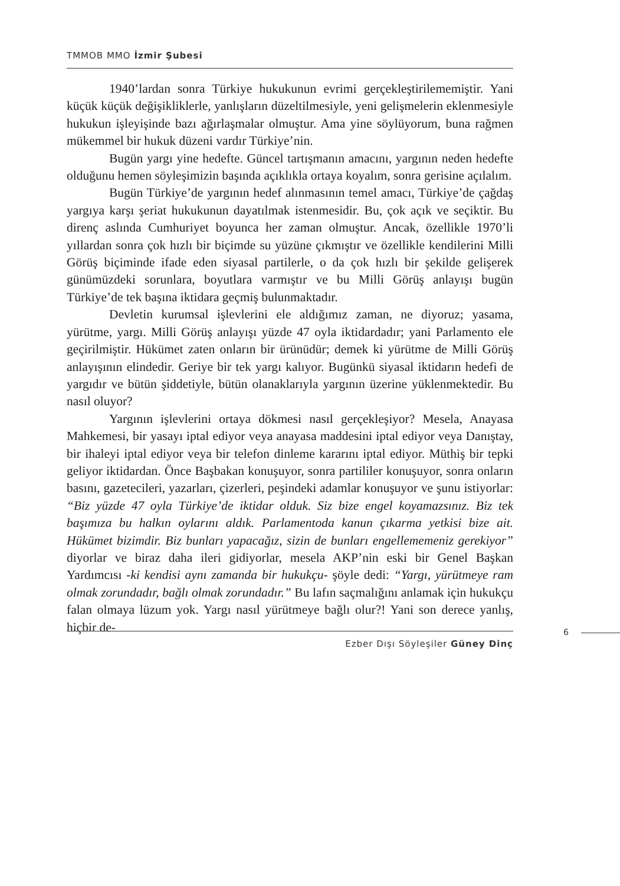TMMOB MMO İzmir Şubesi
1940’lardan sonra Türkiye hukukunun evrimi gerçekleştirilememiştir. Yani küçük küçük değişikliklerle, yanlışların düzeltilmesiyle, yeni gelişmelerin eklenmesiyle hukukun işleyişinde bazı ağırlaşmalar olmuştur. Ama yine söylüyorum, buna rağmen mükemmel bir hukuk düzeni vardır Türkiye’nin.
Bugün yargı yine hedefte. Güncel tartışmanın amacını, yargının neden hedefte olduğunu hemen söyleşimizin başında açıklıkla ortaya koyalım, sonra gerisine açılalım.
Bugün Türkiye’de yargının hedef alınmasının temel amacı, Türkiye’de çağdaş yargıya karşı şeriat hukukunun dayatılmak istenmesidir. Bu, çok açık ve seçiktir. Bu direnç aslında Cumhuriyet boyunca her zaman olmuştur. Ancak, özellikle 1970’li yıllardan sonra çok hızlı bir biçimde su yüzüne çıkmıştır ve özellikle kendilerini Milli Görüş biçiminde ifade eden siyasal partilerle, o da çok hızlı bir şekilde gelişerek günümüzdeki sorunlara, boyutlara varmıştır ve bu Milli Görüş anlayışı bugün Türkiye’de tek başına iktidara geçmiş bulunmaktadır.
Devletin kurumsal işlevlerini ele aldığımız zaman, ne diyoruz; yasama, yürütme, yargı. Milli Görüş anlayışı yüzde 47 oyla iktidardadır; yani Parlamento ele geçirilmiştir. Hükümet zaten onların bir ürünüdür; demek ki yürütme de Milli Görüş anlayışının elindedir. Geriye bir tek yargı kalıyor. Bugünkü siyasal iktidarın hedefi de yargıdır ve bütün şiddetiyle, bütün olanaklarıyla yargının üzerine yüklenmektedir. Bu nasıl oluyor?
Yargının işlevlerini ortaya dökmesi nasıl gerçekleşiyor? Mesela, Anayasa Mahkemesi, bir yasayı iptal ediyor veya anayasa maddesini iptal ediyor veya Danıştay, bir ihaleyi iptal ediyor veya bir telefon dinleme kararını iptal ediyor. Müthiş bir tepki geliyor iktidardan. Önce Başbakan konuşuyor, sonra partililer konuşuyor, sonra onların basını, gazetecileri, yazarları, çizerleri, peşindeki adamlar konuşuyor ve şunu istiyorlar: “Biz yüzde 47 oyla Türkiye’de iktidar olduk. Siz bize engel koyamazsınız. Biz tek başımıza bu halkın oylarını aldık. Parlamentoda kanun çıkarma yetkisi bize ait. Hükümet bizimdir. Biz bunları yapacağız, sizin de bunları engellememeniz gerekiyor” diyorlar ve biraz daha ileri gidiyorlar, mesela AKP’nin eski bir Genel Başkan Yardımcısı -ki kendisi aynı zamanda bir hukukçu- şöyle dedi: “Yargı, yürütmeye ram olmak zorundadır, bağlı olmak zorundadır.” Bu lafın saçmalığını anlamak için hukukçu falan olmaya lüzum yok. Yargı nasıl yürütmeye bağlı olur?! Yani son derece yanlış, hiçbir de-
6
Ezber Dışı Söyleşiler Güney Dinç